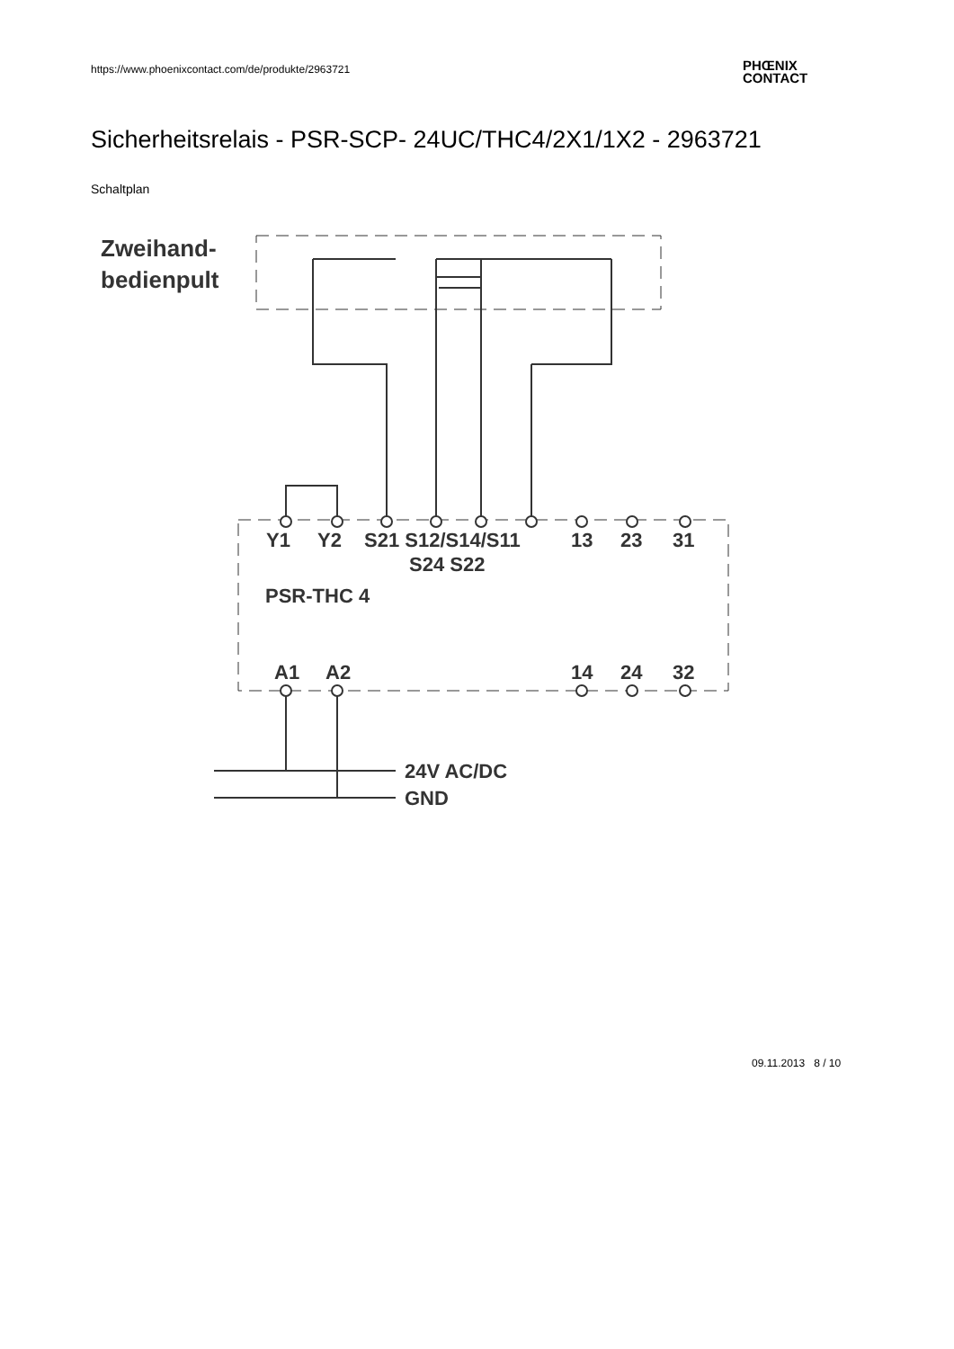https://www.phoenixcontact.com/de/produkte/2963721
PHŒNIX
CONTACT
Sicherheitsrelais - PSR-SCP- 24UC/THC4/2X1/1X2 - 2963721
Schaltplan
Zweihand-
bedienpult
Y1
Y2
S21 S12/S14/S11
13
23
31
S24 S22
PSR-THC 4
A1
A2
14
24
32
24V AC/DC
GND
09.11.2013 8 / 10